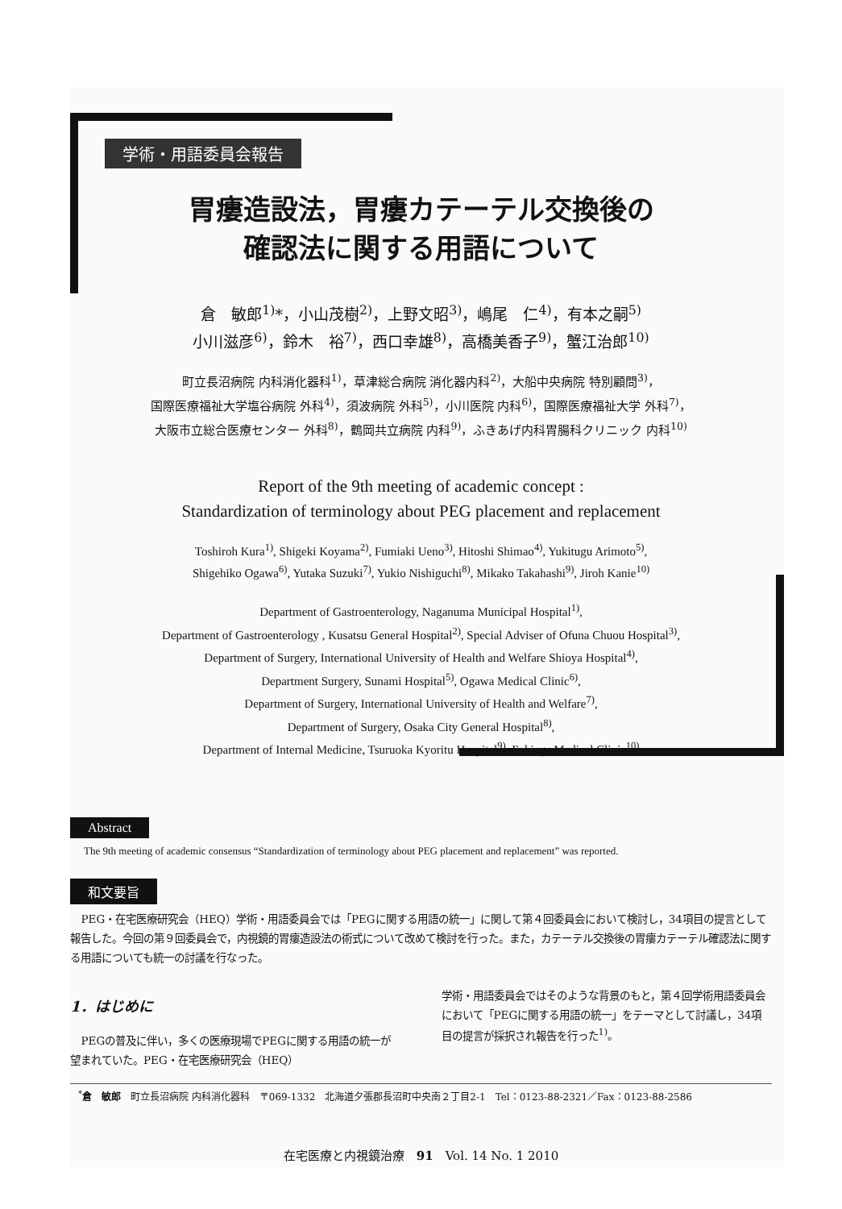学術・用語委員会報告
胃瘻造設法，胃瘻カテーテル交換後の
確認法に関する用語について
倉　敏郎<sup>1)</sup>*，小山茂樹<sup>2)</sup>，上野文昭<sup>3)</sup>，嶋尾　仁<sup>4)</sup>，有本之嗣<sup>5)</sup>
小川滋彦<sup>6)</sup>，鈴木　裕<sup>7)</sup>，西口幸雄<sup>8)</sup>，高橋美香子<sup>9)</sup>，蟹江治郎<sup>10)</sup>
町立長沼病院 内科消化器科<sup>1)</sup>，草津総合病院 消化器内科<sup>2)</sup>，大船中央病院 特別顧問<sup>3)</sup>，
国際医療福祉大学塩谷病院 外科<sup>4)</sup>，須波病院 外科<sup>5)</sup>，小川医院 内科<sup>6)</sup>，国際医療福祉大学 外科<sup>7)</sup>，
大阪市立総合医療センター 外科<sup>8)</sup>，鶴岡共立病院 内科<sup>9)</sup>，ふきあげ内科胃腸科クリニック 内科<sup>10)</sup>
Report of the 9th meeting of academic concept :
Standardization of terminology about PEG placement and replacement
Toshiroh Kura<sup>1)</sup>, Shigeki Koyama<sup>2)</sup>, Fumiaki Ueno<sup>3)</sup>, Hitoshi Shimao<sup>4)</sup>, Yukitugu Arimoto<sup>5)</sup>,
Shigehiko Ogawa<sup>6)</sup>, Yutaka Suzuki<sup>7)</sup>, Yukio Nishiguchi<sup>8)</sup>, Mikako Takahashi<sup>9)</sup>, Jiroh Kanie<sup>10)</sup>
Department of Gastroenterology, Naganuma Municipal Hospital<sup>1)</sup>,
Department of Gastroenterology , Kusatsu General Hospital<sup>2)</sup>, Special Adviser of Ofuna Chuou Hospital<sup>3)</sup>,
Department of Surgery, International University of Health and Welfare Shioya Hospital<sup>4)</sup>,
Department Surgery, Sunami Hospital<sup>5)</sup>, Ogawa Medical Clinic<sup>6)</sup>,
Department of Surgery, International University of Health and Welfare<sup>7)</sup>,
Department of Surgery, Osaka City General Hospital<sup>8)</sup>,
Department of Internal Medicine, Tsuruoka Kyoritu Hospital<sup>9)</sup>, Fukiage Medical Clinic<sup>10)</sup>
Abstract
The 9th meeting of academic consensus “Standardization of terminology about PEG placement and replacement” was reported.
和文要旨
PEG・在宅医療研究会（HEQ）学術・用語委員会では「PEGに関する用語の統一」に関して第４回委員会において検討し，34項目の提言として報告した。今回の第９回委員会で，内視鏡的胃瘻造設法の術式について改めて検討を行った。また，カテーテル交換後の胃瘻カテーテル確認法に関する用語についても統一の討議を行なった。
1．はじめに
PEGの普及に伴い，多くの医療現場でPEGに関する用語の統一が望まれていた。PEG・在宅医療研究会（HEQ）
学術・用語委員会ではそのような背景のもと，第４回学術用語委員会において「PEGに関する用語の統一」をテーマとして討議し，34項目の提言が採択され報告を行った<sup>1)</sup>。
<sup>*</sup> 倉　敏郎　町立長沼病院 内科消化器科　〒069-1332　北海道夕張郡長沼町中央南２丁目2-1　Tel：0123-88-2321／Fax：0123-88-2586
在宅医療と内視鏡治療　91　Vol. 14 No. 1 2010